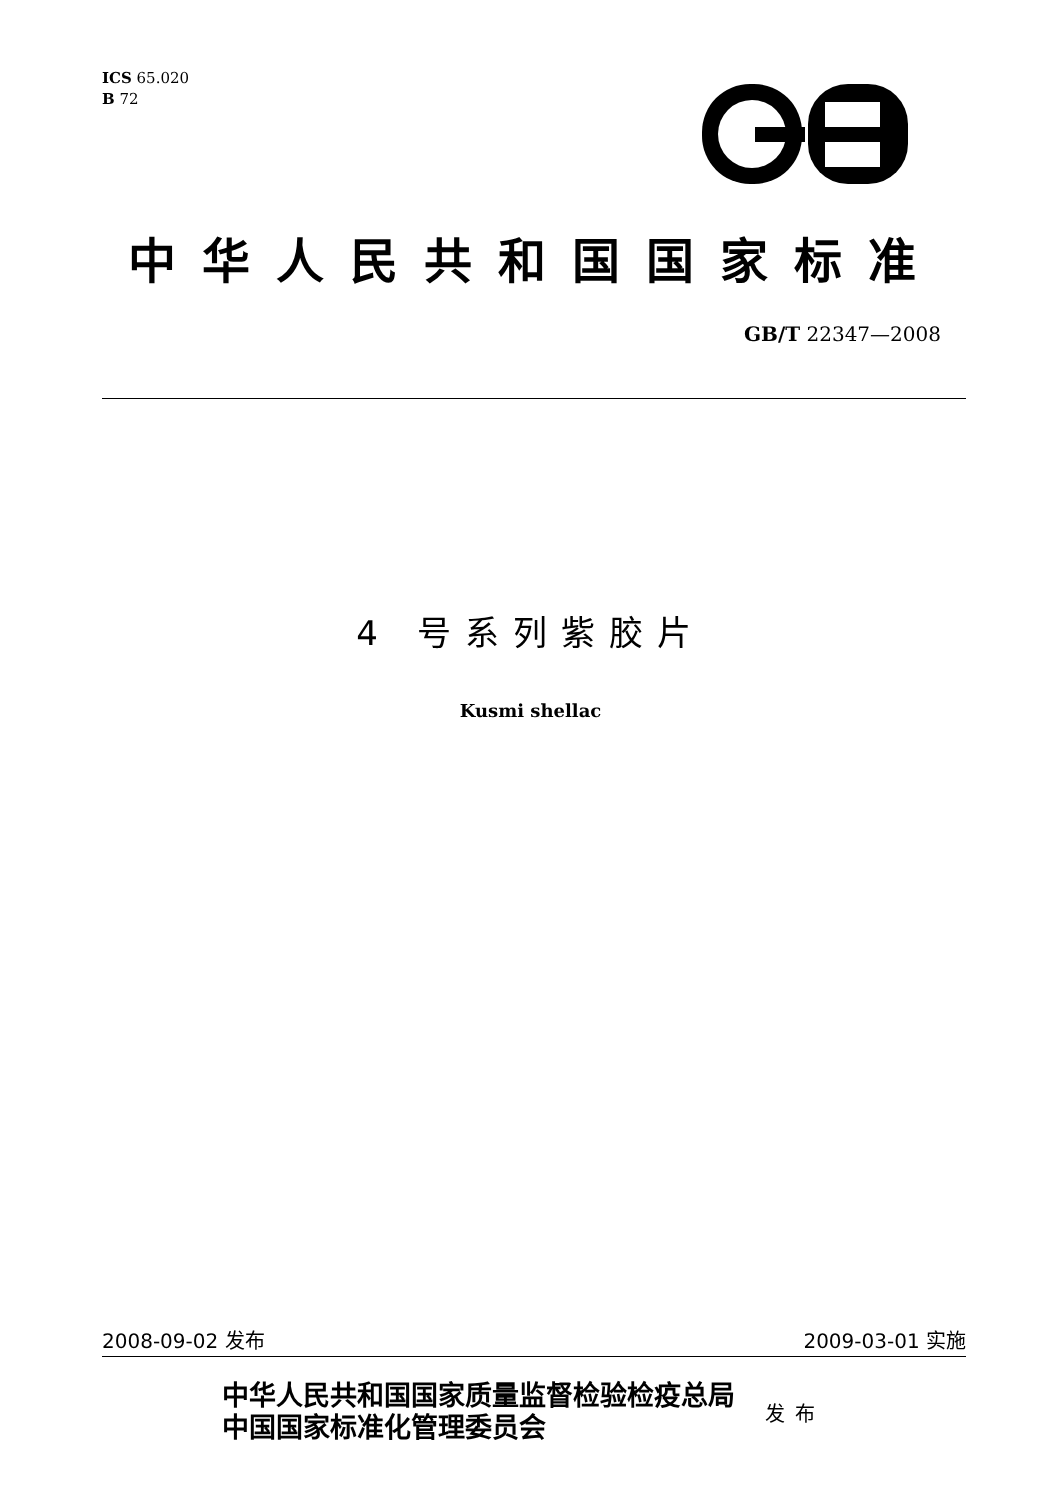ICS 65.020
B 72
中华人民共和国国家标准
GB/T 22347—2008
4 号系列紫胶片
Kusmi shellac
2008-09-02 发布 2009-03-01 实施
中华人民共和国国家质量监督检验检疫总局
中国国家标准化管理委员会
发布